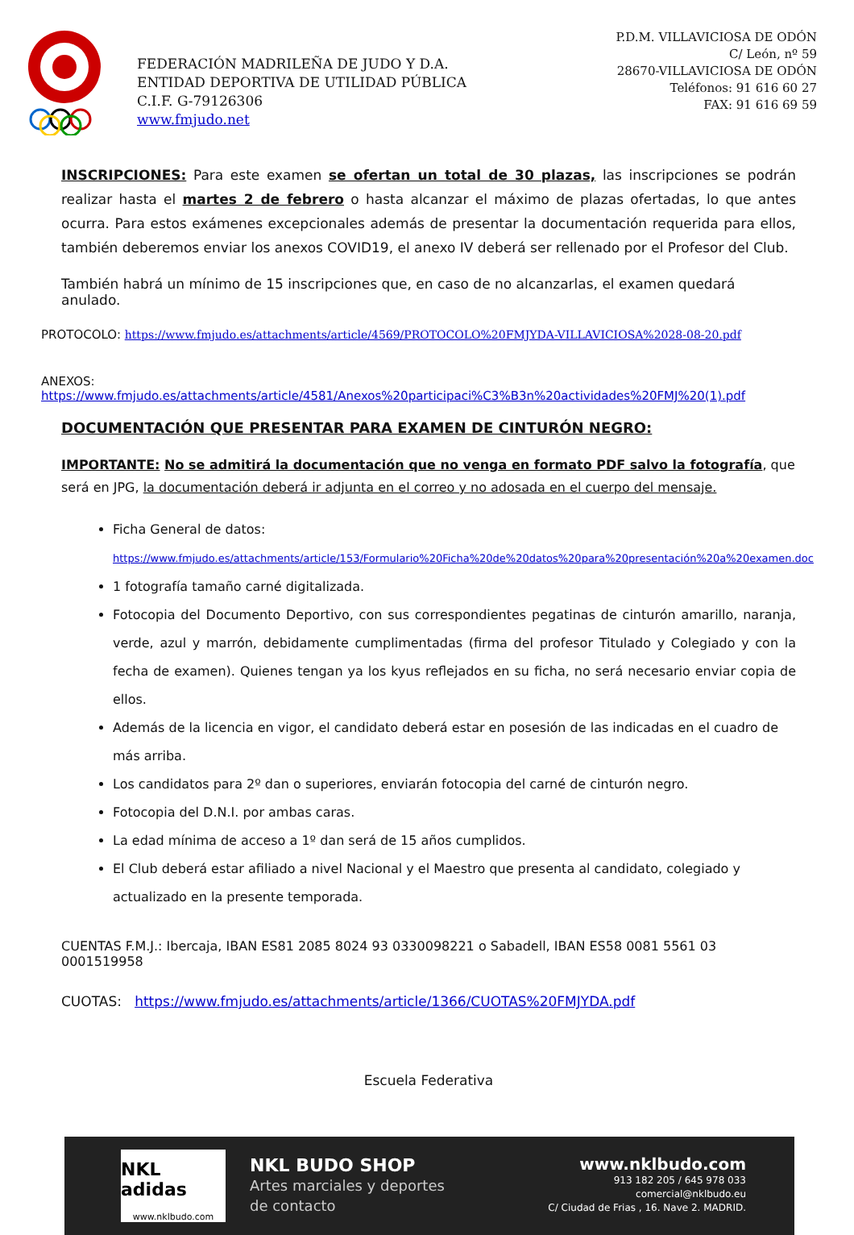FEDERACIÓN MADRILEÑA DE JUDO Y D.A.
ENTIDAD DEPORTIVA DE UTILIDAD PÚBLICA
C.I.F. G-79126306
www.fmjudo.net
P.D.M. VILLAVICIOSA DE ODÓN
C/ León, nº 59
28670-VILLAVICIOSA DE ODÓN
Teléfonos: 91 616 60 27
FAX: 91 616 69 59
INSCRIPCIONES: Para este examen se ofertan un total de 30 plazas, las inscripciones se podrán realizar hasta el martes 2 de febrero o hasta alcanzar el máximo de plazas ofertadas, lo que antes ocurra. Para estos exámenes excepcionales además de presentar la documentación requerida para ellos, también deberemos enviar los anexos COVID19, el anexo IV deberá ser rellenado por el Profesor del Club.
También habrá un mínimo de 15 inscripciones que, en caso de no alcanzarlas, el examen quedará anulado.
PROTOCOLO: https://www.fmjudo.es/attachments/article/4569/PROTOCOLO%20FMJYDA-VILLAVICIOSA%2028-08-20.pdf
ANEXOS: https://www.fmjudo.es/attachments/article/4581/Anexos%20participaci%C3%B3n%20actividades%20FMJ%20(1).pdf
DOCUMENTACIÓN QUE PRESENTAR PARA EXAMEN DE CINTURÓN NEGRO:
IMPORTANTE: No se admitirá la documentación que no venga en formato PDF salvo la fotografía, que será en JPG, la documentación deberá ir adjunta en el correo y no adosada en el cuerpo del mensaje.
Ficha General de datos:
https://www.fmjudo.es/attachments/article/153/Formulario%20Ficha%20de%20datos%20para%20presentación%20a%20examen.doc
1 fotografía tamaño carné digitalizada.
Fotocopia del Documento Deportivo, con sus correspondientes pegatinas de cinturón amarillo, naranja, verde, azul y marrón, debidamente cumplimentadas (firma del profesor Titulado y Colegiado y con la fecha de examen). Quienes tengan ya los kyus reflejados en su ficha, no será necesario enviar copia de ellos.
Además de la licencia en vigor, el candidato deberá estar en posesión de las indicadas en el cuadro de más arriba.
Los candidatos para 2º dan o superiores, enviarán fotocopia del carné de cinturón negro.
Fotocopia del D.N.I. por ambas caras.
La edad mínima de acceso a 1º dan será de 15 años cumplidos.
El Club deberá estar afiliado a nivel Nacional y el Maestro que presenta al candidato, colegiado y actualizado en la presente temporada.
CUENTAS F.M.J.: Ibercaja, IBAN ES81 2085 8024 93 0330098221 o Sabadell, IBAN ES58 0081 5561 03 0001519958
CUOTAS: https://www.fmjudo.es/attachments/article/1366/CUOTAS%20FMJYDA.pdf
Escuela Federativa
NKL adidas
www.nklbudo.com
NKL BUDO SHOP
Artes marciales y deportes
de contacto
www.nklbudo.com
913 182 205 / 645 978 033
comercial@nklbudo.eu
C/ Ciudad de Frias , 16. Nave 2. MADRID.